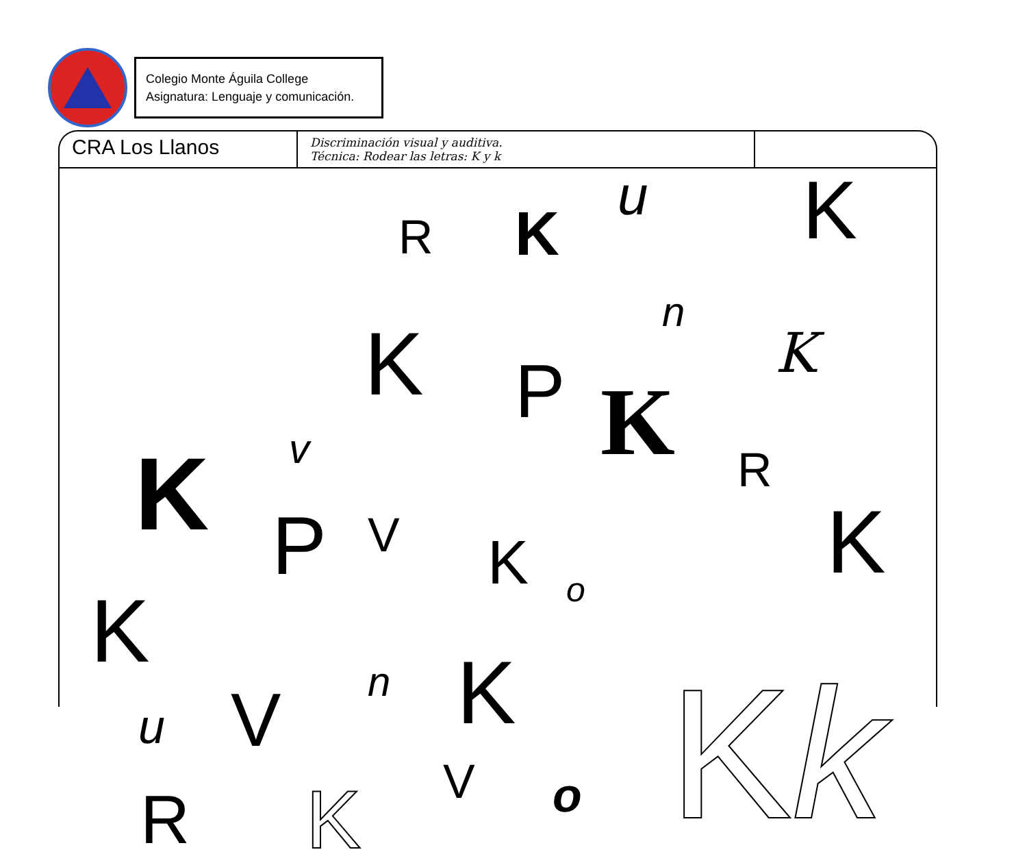Colegio Monte Águila College
Asignatura: Lenguaje y comunicación.
CRA Los Llanos Discriminación visual y auditiva.
Técnica: Rodear las letras: K y k
R K
u K
n
K K P K v R K P V K o K
K n K u V
V o R K K k